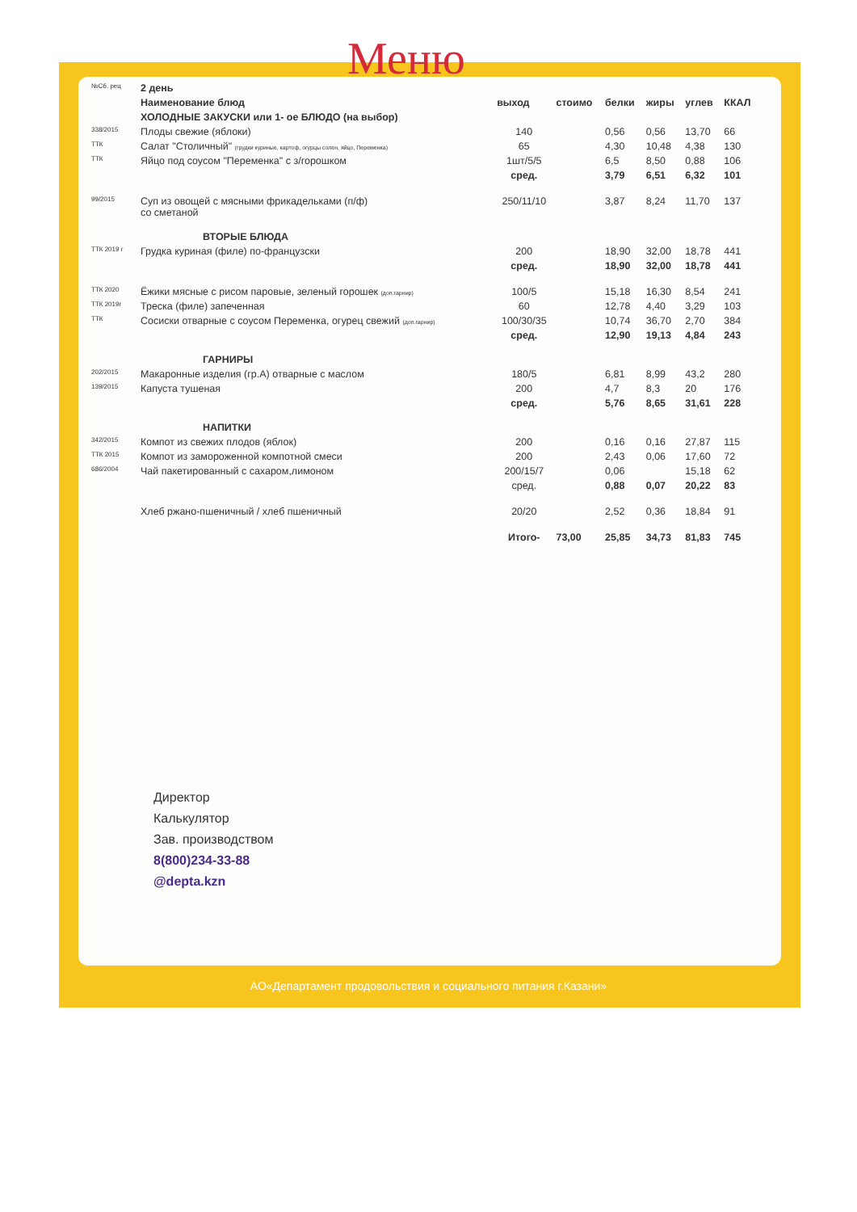Меню
| №Сб. рец | 2 день | | | | | | |
| | Наименование блюд | выход | стоимо | белки | жиры | углев | ККАЛ |
| | ХОЛОДНЫЕ ЗАКУСКИ или 1- ое БЛЮДО (на выбор) | | | | | | |
| 338/2015 | Плоды свежие (яблоки) | 140 | | 0,56 | 0,56 | 13,70 | 66 |
| ТТК | Салат "Столичный" (грудки куриные, картоф, огурцы солен, яйцо, Переменка) | 65 | | 4,30 | 10,48 | 4,38 | 130 |
| ТТК | Яйцо под соусом "Переменка" с з/горошком | 1шт/5/5 | | 6,5 | 8,50 | 0,88 | 106 |
| | | сред. | | 3,79 | 6,51 | 6,32 | 101 |
| 99/2015 | Суп из овощей с мясными фрикадельками (п/ф) со сметаной | 250/11/10 | | 3,87 | 8,24 | 11,70 | 137 |
| | ВТОРЫЕ БЛЮДА | | | | | | |
| ТТК 2019 г | Грудка куриная (филе) по-французски | 200 | | 18,90 | 32,00 | 18,78 | 441 |
| | | сред. | | 18,90 | 32,00 | 18,78 | 441 |
| ТТК 2020 | Ёжики мясные с рисом паровые, зеленый горошек (доп.гарнир) | 100/5 | | 15,18 | 16,30 | 8,54 | 241 |
| ТТК 2019г | Треска (филе) запеченная | 60 | | 12,78 | 4,40 | 3,29 | 103 |
| ТТК | Сосиски отварные с соусом Переменка, огурец свежий (доп.гарнир) | 100/30/35 | | 10,74 | 36,70 | 2,70 | 384 |
| | | сред. | | 12,90 | 19,13 | 4,84 | 243 |
| | ГАРНИРЫ | | | | | | |
| 202/2015 | Макаронные изделия (гр.А) отварные с маслом | 180/5 | | 6,81 | 8,99 | 43,2 | 280 |
| 139/2015 | Капуста тушеная | 200 | | 4,7 | 8,3 | 20 | 176 |
| | | сред. | | 5,76 | 8,65 | 31,61 | 228 |
| | НАПИТКИ | | | | | | |
| 342/2015 | Компот из свежих плодов (яблок) | 200 | | 0,16 | 0,16 | 27,87 | 115 |
| ТТК 2015 | Компот из замороженной компотной смеси | 200 | | 2,43 | 0,06 | 17,60 | 72 |
| 686/2004 | Чай пакетированный с сахаром,лимоном | 200/15/7 | | 0,06 | | 15,18 | 62 |
| | | сред. | | 0,88 | 0,07 | 20,22 | 83 |
| | Хлеб ржано-пшеничный / хлеб пшеничный | 20/20 | | 2,52 | 0,36 | 18,84 | 91 |
| | | Итого- | 73,00 | 25,85 | 34,73 | 81,83 | 745 |
Директор
Калькулятор
Зав. производством
8(800)234-33-88
@depta.kzn
АО«Департамент продовольствия и социального питания г.Казани»